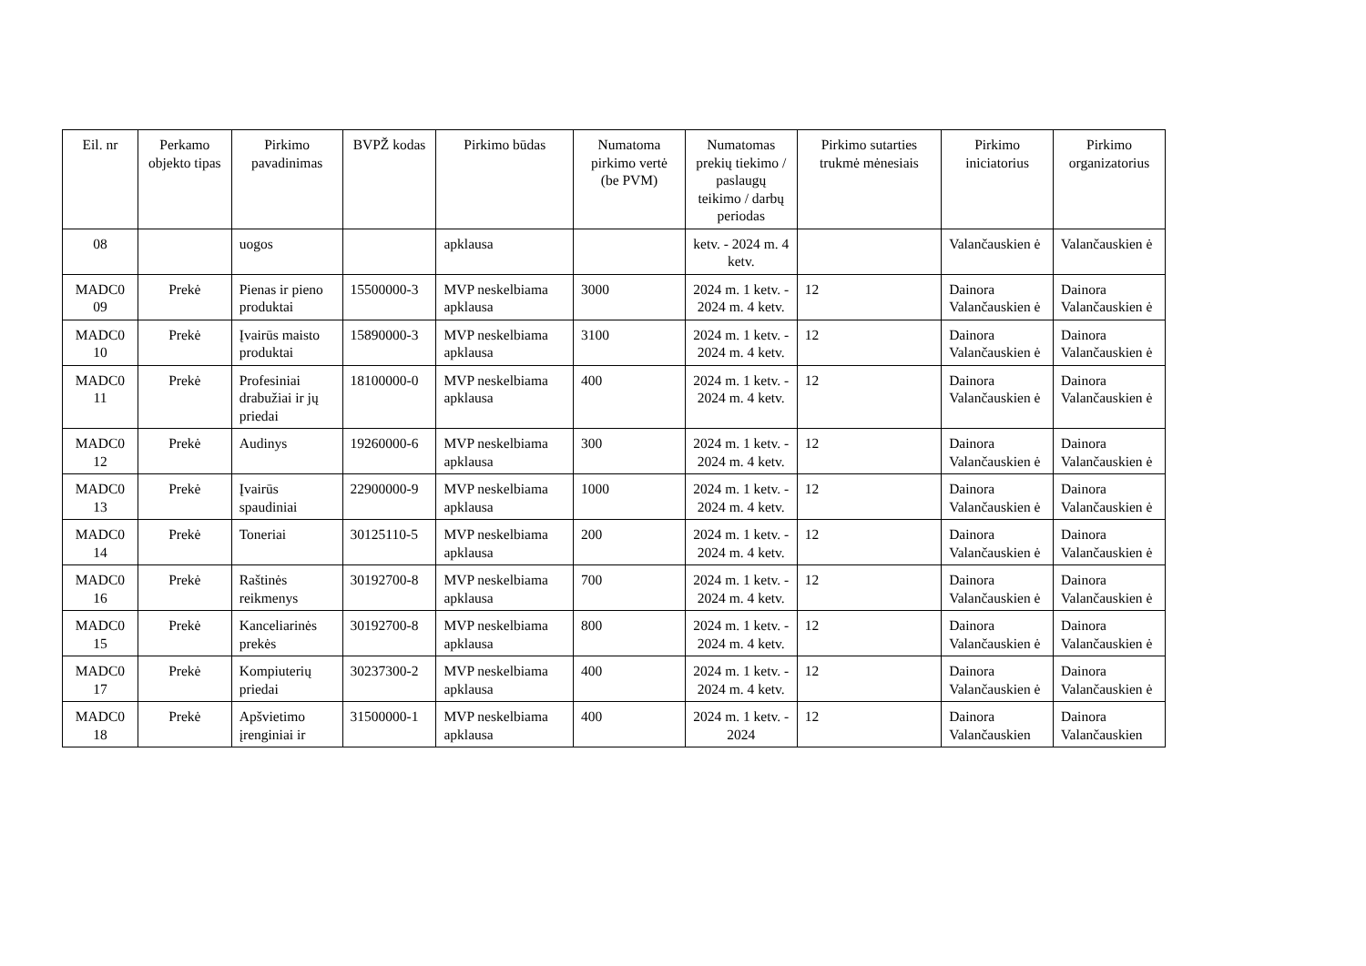| Eil. nr | Perkamo objekto tipas | Pirkimo pavadinimas | BVPŽ kodas | Pirkimo būdas | Numatoma pirkimo vertė (be PVM) | Numatomas prekių tiekimo / paslaugų teikimo / darbų periodas | Pirkimo sutarties trukmė mėnesiais | Pirkimo iniciatorius | Pirkimo organizatorius |
| --- | --- | --- | --- | --- | --- | --- | --- | --- | --- |
| 08 | | uogos | | apklausa | | ketv. - 2024 m. 4 ketv. | | Valančauskien ė | Valančauskien ė |
| MADC0 09 | Prekė | Pienas ir pieno produktai | 15500000-3 | MVP neskelbiama apklausa | 3000 | 2024 m. 1 ketv. - 2024 m. 4 ketv. | 12 | Dainora Valančauskien ė | Dainora Valančauskien ė |
| MADC0 10 | Prekė | Įvairūs maisto produktai | 15890000-3 | MVP neskelbiama apklausa | 3100 | 2024 m. 1 ketv. - 2024 m. 4 ketv. | 12 | Dainora Valančauskien ė | Dainora Valančauskien ė |
| MADC0 11 | Prekė | Profesiniai drabužiai ir jų priedai | 18100000-0 | MVP neskelbiama apklausa | 400 | 2024 m. 1 ketv. - 2024 m. 4 ketv. | 12 | Dainora Valančauskien ė | Dainora Valančauskien ė |
| MADC0 12 | Prekė | Audinys | 19260000-6 | MVP neskelbiama apklausa | 300 | 2024 m. 1 ketv. - 2024 m. 4 ketv. | 12 | Dainora Valančauskien ė | Dainora Valančauskien ė |
| MADC0 13 | Prekė | Įvairūs spaudiniai | 22900000-9 | MVP neskelbiama apklausa | 1000 | 2024 m. 1 ketv. - 2024 m. 4 ketv. | 12 | Dainora Valančauskien ė | Dainora Valančauskien ė |
| MADC0 14 | Prekė | Toneriai | 30125110-5 | MVP neskelbiama apklausa | 200 | 2024 m. 1 ketv. - 2024 m. 4 ketv. | 12 | Dainora Valančauskien ė | Dainora Valančauskien ė |
| MADC0 16 | Prekė | Raštinės reikmenys | 30192700-8 | MVP neskelbiama apklausa | 700 | 2024 m. 1 ketv. - 2024 m. 4 ketv. | 12 | Dainora Valančauskien ė | Dainora Valančauskien ė |
| MADC0 15 | Prekė | Kanceliarinės prekės | 30192700-8 | MVP neskelbiama apklausa | 800 | 2024 m. 1 ketv. - 2024 m. 4 ketv. | 12 | Dainora Valančauskien ė | Dainora Valančauskien ė |
| MADC0 17 | Prekė | Kompiuterių priedai | 30237300-2 | MVP neskelbiama apklausa | 400 | 2024 m. 1 ketv. - 2024 m. 4 ketv. | 12 | Dainora Valančauskien ė | Dainora Valančauskien ė |
| MADC0 18 | Prekė | Apšvietimo įrenginiai ir | 31500000-1 | MVP neskelbiama apklausa | 400 | 2024 m. 1 ketv. - 2024 | 12 | Dainora Valančauskien | Dainora Valančauskien |